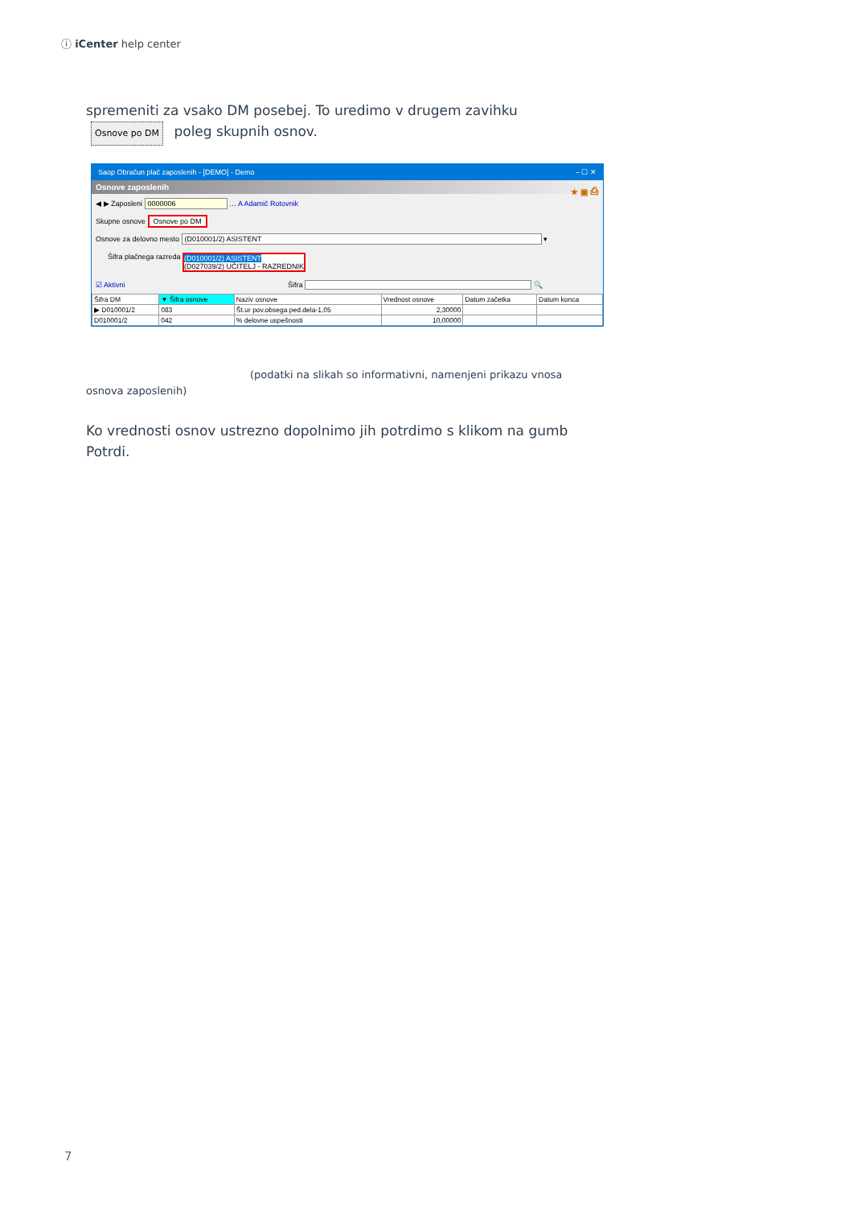ⓘ iCenter help center
spremeniti za vsako DM posebej. To uredimo v drugem zavihku
Osnove po DM poleg skupnih osnov.
Saop Obračun plač zaposlenih - [DEMO] - Demo – ☐ ✕
Osnove zaposlenih ★ ▣ ⎙
◀ ▶ Zaposleni 0000006 … A Adamič Rotovnik
Skupne osnove Osnove po DM
Osnove za delovno mesto (D010001/2) ASISTENT ▾
Šifra plačnega razreda (D010001/2) ASISTENT
(D027039/2) UČITELJ - RAZREDNIK
☑ Aktivni Šifra 🔍
| Šifra DM | ▼ Šifra osnove | Naziv osnove | Vrednost osnove | Datum začetka | Datum konca |
| --- | --- | --- | --- | --- | --- |
| ▶ D010001/2 | 083 | Št.ur pov.obsega ped.dela-1,05 | 2,30000 | | |
| D010001/2 | 042 | % delovne uspešnosti | 10,00000 | | |
(podatki na slikah so informativni, namenjeni prikazu vnosa osnova zaposlenih)
Ko vrednosti osnov ustrezno dopolnimo jih potrdimo s klikom na gumb Potrdi.
7